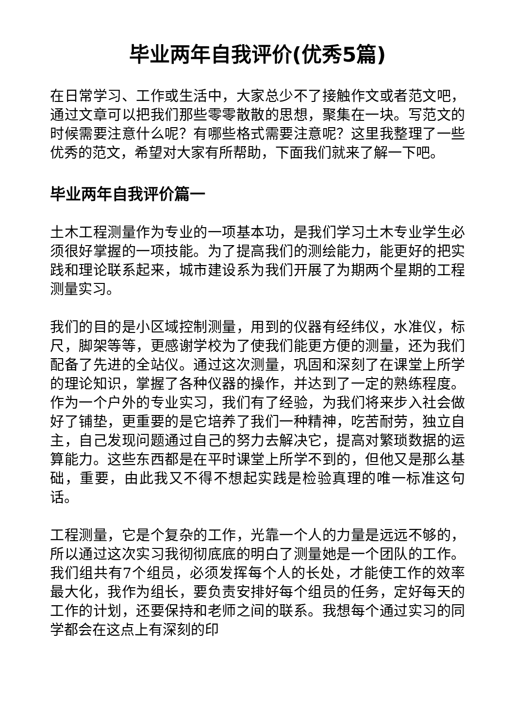毕业两年自我评价(优秀5篇)
在日常学习、工作或生活中，大家总少不了接触作文或者范文吧，通过文章可以把我们那些零零散散的思想，聚集在一块。写范文的时候需要注意什么呢？有哪些格式需要注意呢？这里我整理了一些优秀的范文，希望对大家有所帮助，下面我们就来了解一下吧。
毕业两年自我评价篇一
土木工程测量作为专业的一项基本功，是我们学习土木专业学生必须很好掌握的一项技能。为了提高我们的测绘能力，能更好的把实践和理论联系起来，城市建设系为我们开展了为期两个星期的工程测量实习。
我们的目的是小区域控制测量，用到的仪器有经纬仪，水准仪，标尺，脚架等等，更感谢学校为了使我们能更方便的测量，还为我们配备了先进的全站仪。通过这次测量，巩固和深刻了在课堂上所学的理论知识，掌握了各种仪器的操作，并达到了一定的熟练程度。作为一个户外的专业实习，我们有了经验，为我们将来步入社会做好了铺垫，更重要的是它培养了我们一种精神，吃苦耐劳，独立自主，自己发现问题通过自己的努力去解决它，提高对繁琐数据的运算能力。这些东西都是在平时课堂上所学不到的，但他又是那么基础，重要，由此我又不得不想起实践是检验真理的唯一标准这句话。
工程测量，它是个复杂的工作，光靠一个人的力量是远远不够的，所以通过这次实习我彻彻底底的明白了测量她是一个团队的工作。我们组共有7个组员，必须发挥每个人的长处，才能使工作的效率最大化，我作为组长，要负责安排好每个组员的任务，定好每天的工作的计划，还要保持和老师之间的联系。我想每个通过实习的同学都会在这点上有深刻的印